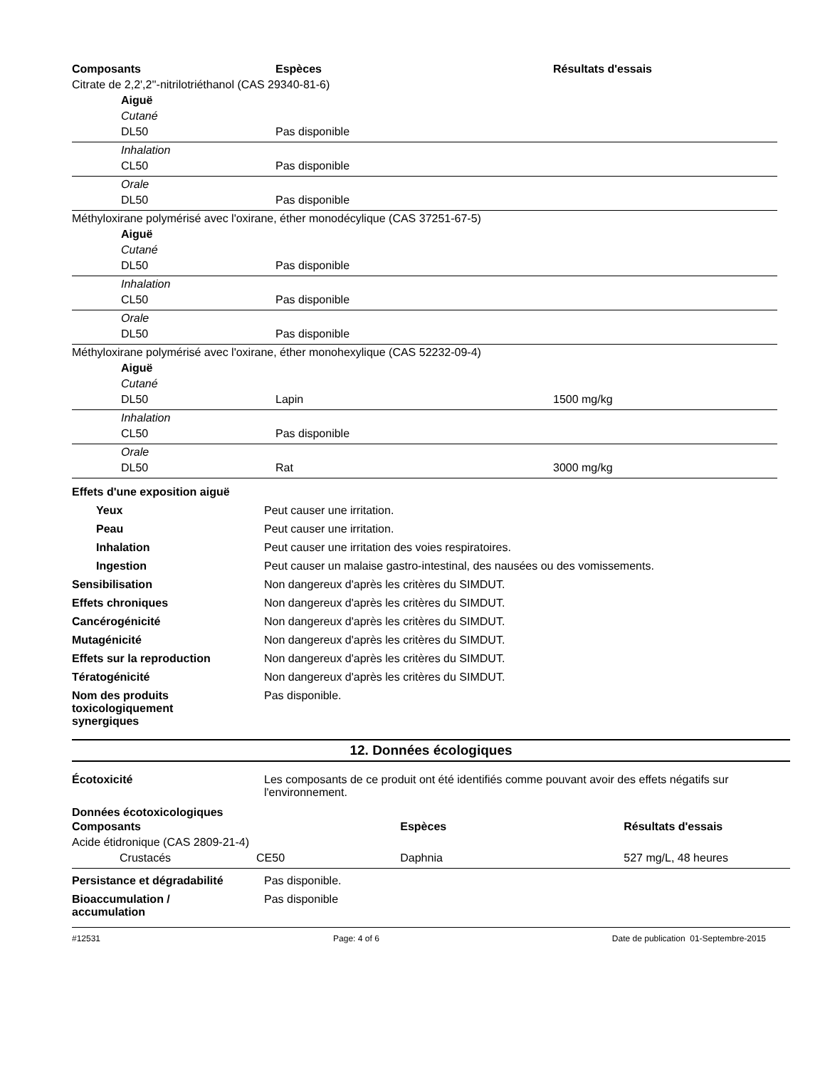| Composants | Espèces | Résultats d'essais |
| --- | --- | --- |
| Citrate de 2,2',2''-nitrilotriéthanol (CAS 29340-81-6) | | |
| Aiguë | | |
| Cutané | | |
| DL50 | Pas disponible | |
| Inhalation | | |
| CL50 | Pas disponible | |
| Orale | | |
| DL50 | Pas disponible | |
| Méthyloxirane polymérisé avec l'oxirane, éther monodécylique (CAS 37251-67-5) | | |
| Aiguë | | |
| Cutané | | |
| DL50 | Pas disponible | |
| Inhalation | | |
| CL50 | Pas disponible | |
| Orale | | |
| DL50 | Pas disponible | |
| Méthyloxirane polymérisé avec l'oxirane, éther monohexylique (CAS 52232-09-4) | | |
| Aiguë | | |
| Cutané | | |
| DL50 | Lapin | 1500 mg/kg |
| Inhalation | | |
| CL50 | Pas disponible | |
| Orale | | |
| DL50 | Rat | 3000 mg/kg |
| Effets d'une exposition aiguë | |
| Yeux | Peut causer une irritation. |
| Peau | Peut causer une irritation. |
| Inhalation | Peut causer une irritation des voies respiratoires. |
| Ingestion | Peut causer un malaise gastro-intestinal, des nausées ou des vomissements. |
| Sensibilisation | Non dangereux d'après les critères du SIMDUT. |
| Effets chroniques | Non dangereux d'après les critères du SIMDUT. |
| Cancérogénicité | Non dangereux d'après les critères du SIMDUT. |
| Mutagénicité | Non dangereux d'après les critères du SIMDUT. |
| Effets sur la reproduction | Non dangereux d'après les critères du SIMDUT. |
| Tératogénicité | Non dangereux d'après les critères du SIMDUT. |
| Nom des produits toxicologiquement synergiques | Pas disponible. |
12. Données écologiques
| Écotoxicité | Les composants de ce produit ont été identifiés comme pouvant avoir des effets négatifs sur l'environnement. |
Données écotoxicologiques
| Composants | | Espèces | Résultats d'essais |
| --- | --- | --- | --- |
| Acide étidronique (CAS 2809-21-4) | | | |
| Crustacés | CE50 | Daphnia | 527 mg/L, 48 heures |
| Persistance et dégradabilité | Pas disponible. |
| Bioaccumulation / accumulation | Pas disponible |
#12531 Page: 4 of 6 Date de publication 01-Septembre-2015